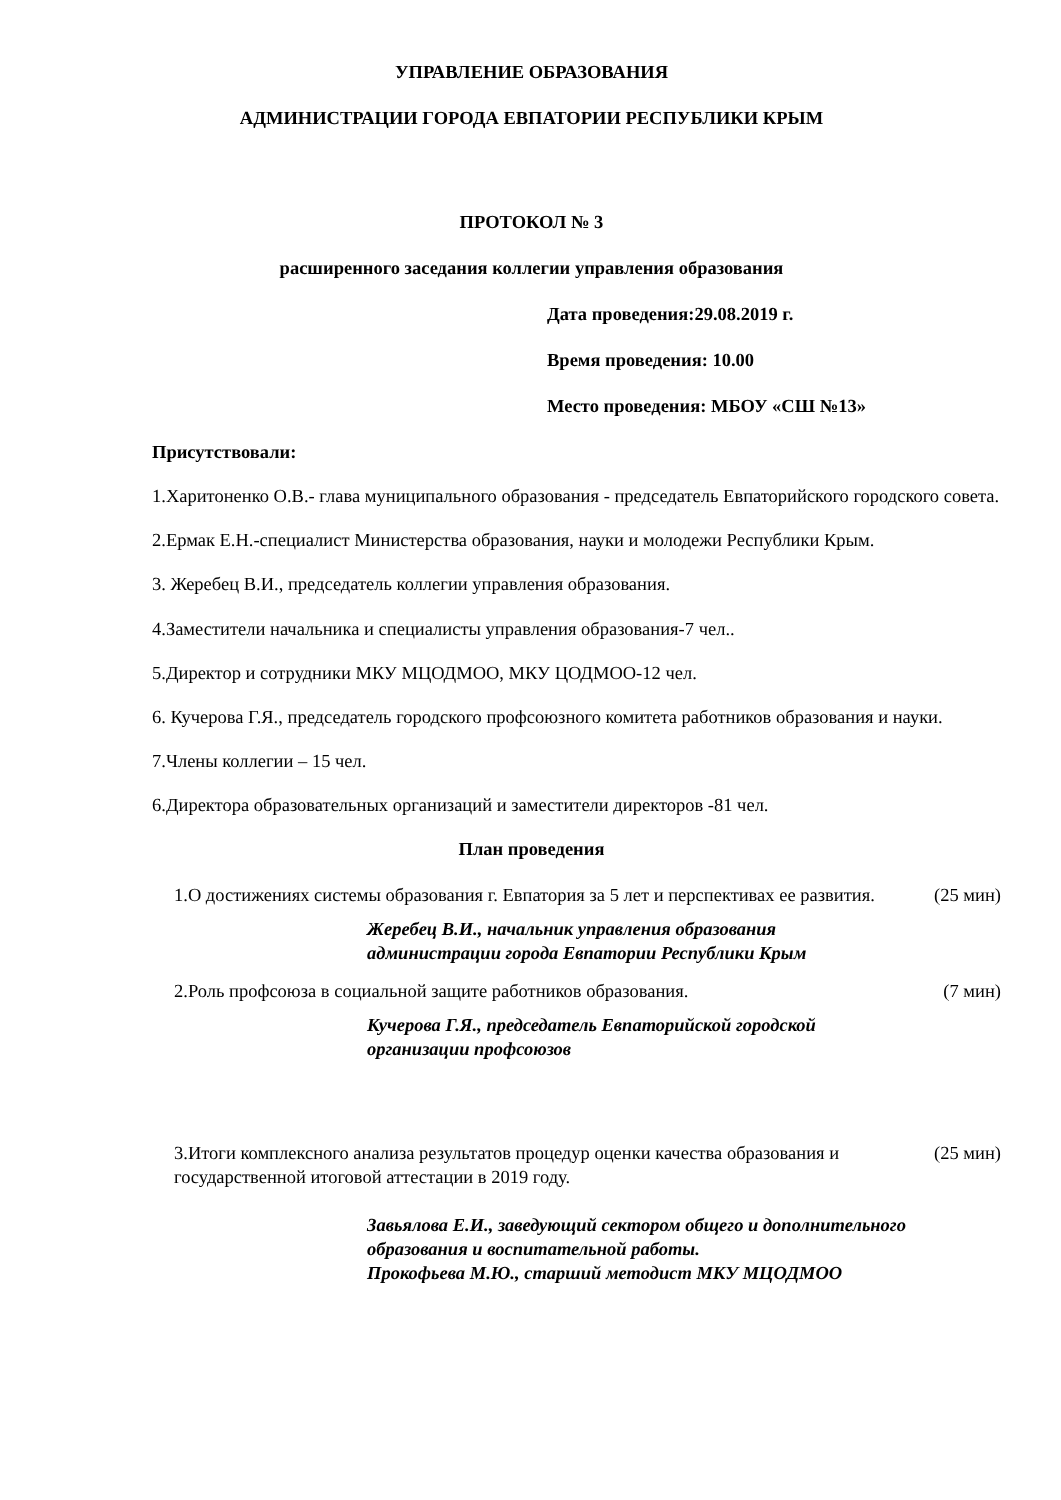УПРАВЛЕНИЕ ОБРАЗОВАНИЯ
АДМИНИСТРАЦИИ ГОРОДА ЕВПАТОРИИ РЕСПУБЛИКИ КРЫМ
ПРОТОКОЛ № 3
расширенного заседания коллегии управления образования
Дата проведения:29.08.2019 г.
Время проведения: 10.00
Место проведения: МБОУ «СШ №13»
Присутствовали:
1.Харитоненко О.В.- глава муниципального образования - председатель Евпаторийского городского совета.
2.Ермак Е.Н.-специалист Министерства образования, науки и молодежи Республики Крым.
3. Жеребец В.И., председатель коллегии управления образования.
4.Заместители начальника и специалисты управления образования-7 чел..
5.Директор и сотрудники МКУ МЦОДМОО, МКУ ЦОДМОО-12 чел.
6. Кучерова Г.Я., председатель городского профсоюзного комитета работников образования и науки.
7.Члены коллегии – 15 чел.
6.Директора образовательных организаций и заместители директоров -81 чел.
План проведения
1.О достижениях системы образования г. Евпатория за 5 лет и перспективах ее развития.
(25 мин)
Жеребец В.И., начальник управления образования
администрации города Евпатории Республики Крым
2.Роль профсоюза в социальной защите работников образования.
(7 мин)
Кучерова Г.Я., председатель Евпаторийской городской
организации профсоюзов
3.Итоги комплексного анализа результатов процедур оценки качества образования и государственной итоговой аттестации в 2019 году.
(25 мин)
Завьялова Е.И., заведующий сектором общего и дополнительного образования и воспитательной работы.
Прокофьева М.Ю., старший методист МКУ МЦОДМОО